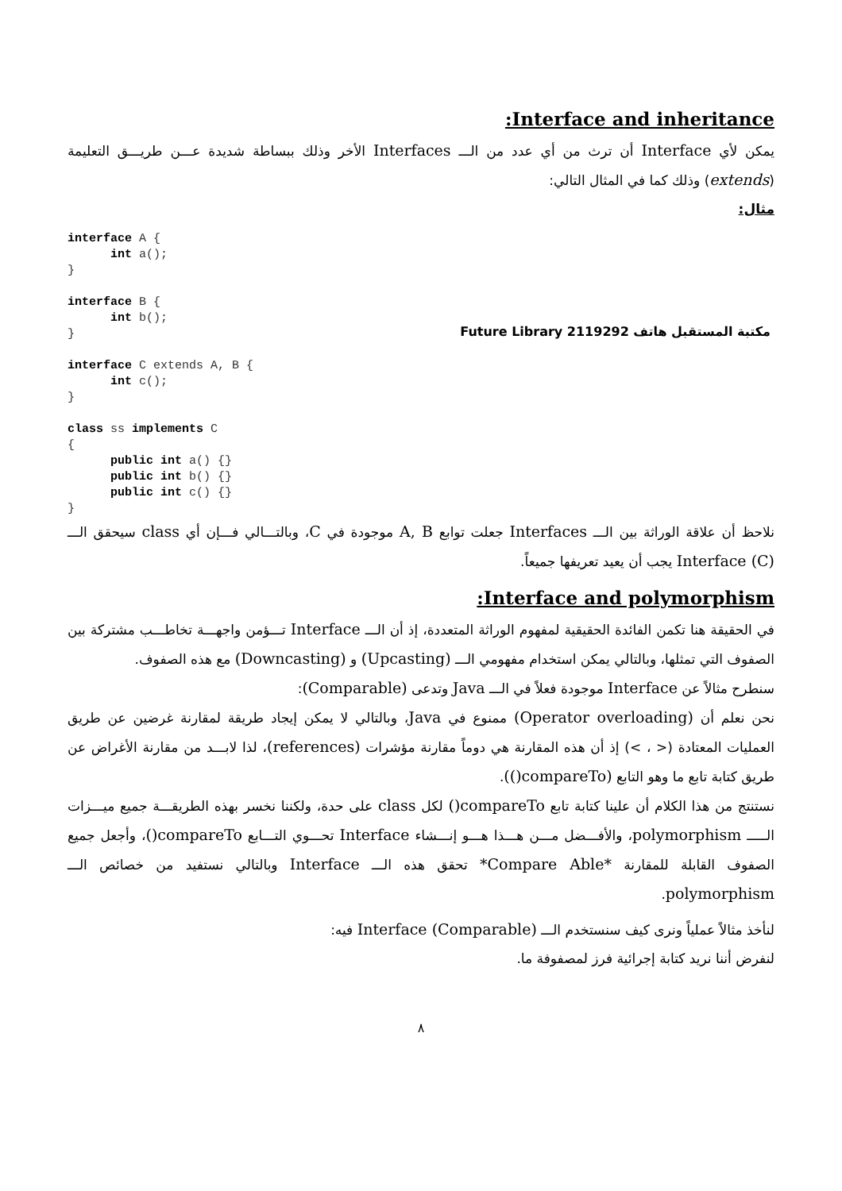:Interface and inheritance
يمكن لأي Interface أن ترث من أي عدد من الـــ Interfaces الأخر وذلك ببساطة شديدة عـــن طريـــق التعليمة (extends) وذلك كما في المثال التالي:
مثال:
مكتبة المستقبل هاتف 2119292 Future Library
interface A {
      int a();
}

interface B {
      int b();
}

interface C extends A, B {
      int c();
}

class ss implements C
{
      public int a() {}
      public int b() {}
      public int c() {}
}
نلاحظ أن علاقة الوراثة بين الـــ Interfaces جعلت توابع A, B موجودة في C، وبالتـــالي فـــإن أي class سيحقق الـــ Interface (C) يجب أن يعيد تعريفها جميعاً.
:Interface and polymorphism
في الحقيقة هنا تكمن الفائدة الحقيقية لمفهوم الوراثة المتعددة، إذ أن الـــ Interface تـــؤمن واجهـــة تخاطـــب مشتركة بين الصفوف التي تمثلها، وبالتالي يمكن استخدام مفهومي الـــ (Upcasting) و (Downcasting) مع هذه الصفوف.
سنطرح مثالاً عن Interface موجودة فعلاً في الـــ Java وتدعى (Comparable):
نحن نعلم أن (Operator overloading) ممنوع في Java، وبالتالي لا يمكن إيجاد طريقة لمقارنة غرضين عن طريق العمليات المعتادة (< ، >) إذ أن هذه المقارنة هي دوماً مقارنة مؤشرات (references)، لذا لابـــد من مقارنة الأغراض عن طريق كتابة تابع ما وهو التابع (compareTo()).
نستنتج من هذا الكلام أن علينا كتابة تابع compareTo() لكل class على حدة، ولكننا نخسر بهذه الطريقـــة جميع ميـــزات الـــــ polymorphism، والأفـــضل مـــن هـــذا هـــو إنـــشاء Interface تحـــوي التـــابع compareTo()، وأجعل جميع الصفوف القابلة للمقارنة *Compare Able* تحقق هذه الـــ Interface وبالتالي نستفيد من خصائص الـــ polymorphism.
لنأخذ مثالاً عملياً ونرى كيف سنستخدم الـــ Interface (Comparable) فيه:
لنفرض أننا نريد كتابة إجرائية فرز لمصفوفة ما.
٨